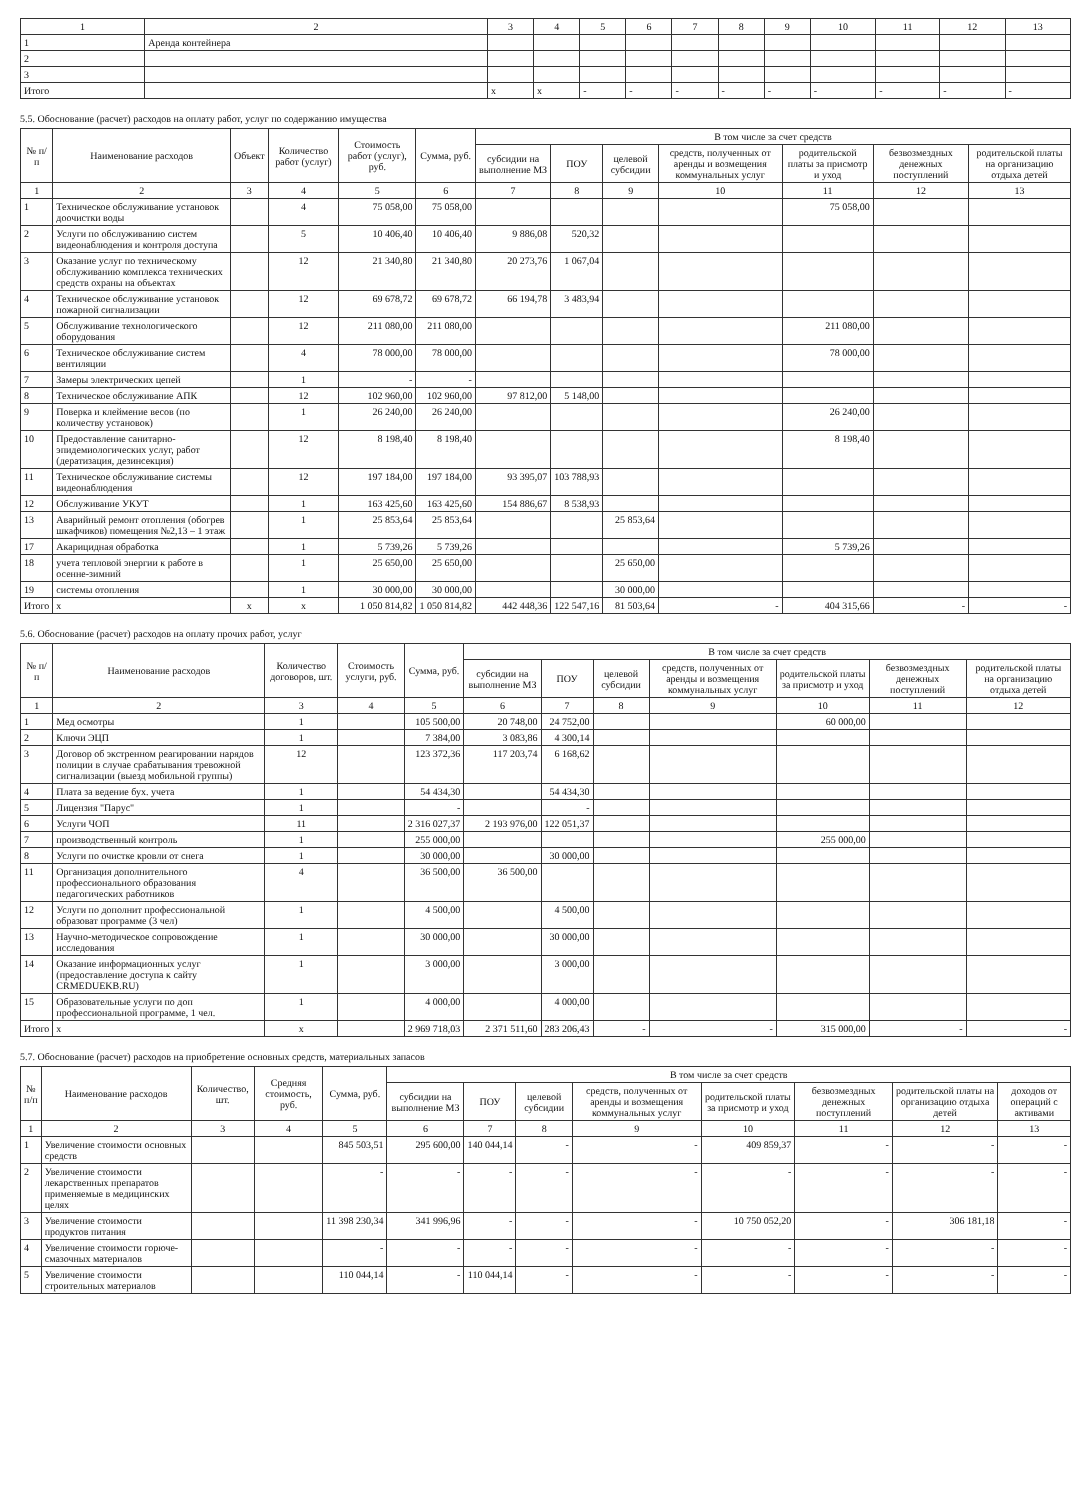| 1 | 2 | 3 | 4 | 5 | 6 | 7 | 8 | 9 | 10 | 11 | 12 | 13 |
| --- | --- | --- | --- | --- | --- | --- | --- | --- | --- | --- | --- | --- |
| 1 | Аренда контейнера | | | | | | | | | | | |
| 2 | | | | | | | | | | | | |
| 3 | | | | | | | | | | | | |
| Итого | | x | x | - | - | - | - | - | - | - | - | - |
5.5. Обоснование (расчет) расходов на оплату работ, услуг по содержанию имущества
| № п/п | Наименование расходов | Объект | Количество работ (услуг) | Стоимость работ (услуг), руб. | Сумма, руб. | В том числе за счет средств | | | | | | |
| --- | --- | --- | --- | --- | --- | --- | --- | --- | --- | --- | --- | --- |
| | | | | | | субсидии на выполнение МЗ | ПОУ | целевой субсидии | средств, полученных от аренды и возмещения коммунальных услуг | родительской платы за присмотр и уход | безвозмездных денежных поступлений | родительской платы на организацию отдыха детей |
| 1 | 2 | 3 | 4 | 5 | 6 | 7 | 8 | 9 | 10 | 11 | 12 | 13 |
| 1 | Техническое обслуживание установок доочистки воды | | 4 | 75 058,00 | 75 058,00 | | | | | 75 058,00 | | |
| 2 | Услуги по обслуживанию систем видеонаблюдения и контроля доступа | | 5 | 10 406,40 | 10 406,40 | 9 886,08 | 520,32 | | | | | |
| 3 | Оказание услуг по техническому обслуживанию комплекса технических средств охраны на объектах | | 12 | 21 340,80 | 21 340,80 | 20 273,76 | 1 067,04 | | | | | |
| 4 | Техническое обслуживание установок пожарной сигнализации | | 12 | 69 678,72 | 69 678,72 | 66 194,78 | 3 483,94 | | | | | |
| 5 | Обслуживание технологического оборудования | | 12 | 211 080,00 | 211 080,00 | | | | | 211 080,00 | | |
| 6 | Техническое обслуживание систем вентиляции | | 4 | 78 000,00 | 78 000,00 | | | | | 78 000,00 | | |
| 7 | Замеры электрических цепей | | 1 | - | - | | | | | | | |
| 8 | Техническое обслуживание АПК | | 12 | 102 960,00 | 102 960,00 | 97 812,00 | 5 148,00 | | | | | |
| 9 | Поверка и клеймение весов (по количеству установок) | | 1 | 26 240,00 | 26 240,00 | | | | | 26 240,00 | | |
| 10 | Предоставление санитарно-эпидемиологических услуг, работ (дератизация, дезинсекция) | | 12 | 8 198,40 | 8 198,40 | | | | | 8 198,40 | | |
| 11 | Техническое обслуживание системы видеонаблюдения | | 12 | 197 184,00 | 197 184,00 | 93 395,07 | 103 788,93 | | | | | |
| 12 | Обслуживание УКУТ | | 1 | 163 425,60 | 163 425,60 | 154 886,67 | 8 538,93 | | | | | |
| 13 | Аварийный ремонт отопления (обогрев шкафчиков) помещения №2,13 – 1 этаж | | 1 | 25 853,64 | 25 853,64 | | | 25 853,64 | | | | |
| 17 | Акарицидная обработка | | 1 | 5 739,26 | 5 739,26 | | | | | 5 739,26 | | |
| 18 | учета тепловой энергии к работе в осенне-зимний | | 1 | 25 650,00 | 25 650,00 | | | 25 650,00 | | | | |
| 19 | системы отопления | | 1 | 30 000,00 | 30 000,00 | | | 30 000,00 | | | | |
| Итого | x | x | x | 1 050 814,82 | 1 050 814,82 | 442 448,36 | 122 547,16 | 81 503,64 | - | 404 315,66 | - | - |
5.6. Обоснование (расчет) расходов на оплату прочих работ, услуг
| № п/п | Наименование расходов | Количество договоров, шт. | Стоимость услуги, руб. | Сумма, руб. | В том числе за счет средств | | | | | | |
| --- | --- | --- | --- | --- | --- | --- | --- | --- | --- | --- | --- |
| | | | | | субсидии на выполнение МЗ | ПОУ | целевой субсидии | средств, полученных от аренды и возмещения коммунальных услуг | родительской платы за присмотр и уход | безвозмездных денежных поступлений | родительской платы на организацию отдыха детей |
| 1 | 2 | 3 | 4 | 5 | 6 | 7 | 8 | 9 | 10 | 11 | 12 |
| 1 | Мед осмотры | 1 | | 105 500,00 | 20 748,00 | 24 752,00 | | | 60 000,00 | | |
| 2 | Ключи ЭЦП | 1 | | 7 384,00 | 3 083,86 | 4 300,14 | | | | | |
| 3 | Договор об экстренном реагировании нарядов полиции в случае срабатывания тревожной сигнализации (выезд мобильной группы) | 12 | | 123 372,36 | 117 203,74 | 6 168,62 | | | | | |
| 4 | Плата за ведение бух. учета | 1 | | 54 434,30 | | 54 434,30 | | | | | |
| 5 | Лицензия "Парус" | 1 | | - | | - | | | | | |
| 6 | Услуги ЧОП | 11 | | 2 316 027,37 | 2 193 976,00 | 122 051,37 | | | | | |
| 7 | производственный контроль | 1 | | 255 000,00 | | | | | 255 000,00 | | |
| 8 | Услуги по очистке кровли от снега | 1 | | 30 000,00 | | 30 000,00 | | | | | |
| 11 | Организация дополнительного профессионального образования педагогических работников | 4 | | 36 500,00 | 36 500,00 | | | | | | |
| 12 | Услуги по дополнит профессиональной образоват программе (3 чел) | 1 | | 4 500,00 | | 4 500,00 | | | | | |
| 13 | Научно-методическое сопровождение исследования | 1 | | 30 000,00 | | 30 000,00 | | | | | |
| 14 | Оказание информационных услуг (предоставление доступа к сайту CRMEDUEKB.RU) | 1 | | 3 000,00 | | 3 000,00 | | | | | |
| 15 | Образовательные услуги по доп профессиональной программе, 1 чел. | 1 | | 4 000,00 | | 4 000,00 | | | | | |
| Итого | x | x | | 2 969 718,03 | 2 371 511,60 | 283 206,43 | - | - | 315 000,00 | - | - |
5.7. Обоснование (расчет) расходов на приобретение основных средств, материальных запасов
| № п/п | Наименование расходов | Количество, шт. | Средняя стоимость, руб. | Сумма, руб. | В том числе за счет средств | | | | | | | |
| --- | --- | --- | --- | --- | --- | --- | --- | --- | --- | --- | --- | --- |
| | | | | | субсидии на выполнение МЗ | ПОУ | целевой субсидии | средств, полученных от аренды и возмещения коммунальных услуг | родительской платы за присмотр и уход | безвозмездных денежных поступлений | родительской платы на организацию отдыха детей | доходов от операций с активами |
| 1 | 2 | 3 | 4 | 5 | 6 | 7 | 8 | 9 | 10 | 11 | 12 | 13 |
| 1 | Увеличение стоимости основных средств | | | 845 503,51 | 295 600,00 | 140 044,14 | - | - | 409 859,37 | - | - | - |
| 2 | Увеличение стоимости лекарственных препаратов применяемые в медицинских целях | | | - | - | - | - | - | - | - | - | - |
| 3 | Увеличение стоимости продуктов питания | | | 11 398 230,34 | 341 996,96 | - | - | - | 10 750 052,20 | - | 306 181,18 | - |
| 4 | Увеличение стоимости горюче-смазочных материалов | | | - | - | - | - | - | - | - | - | - |
| 5 | Увеличение стоимости строительных материалов | | | 110 044,14 | - | 110 044,14 | - | - | - | - | - | - |